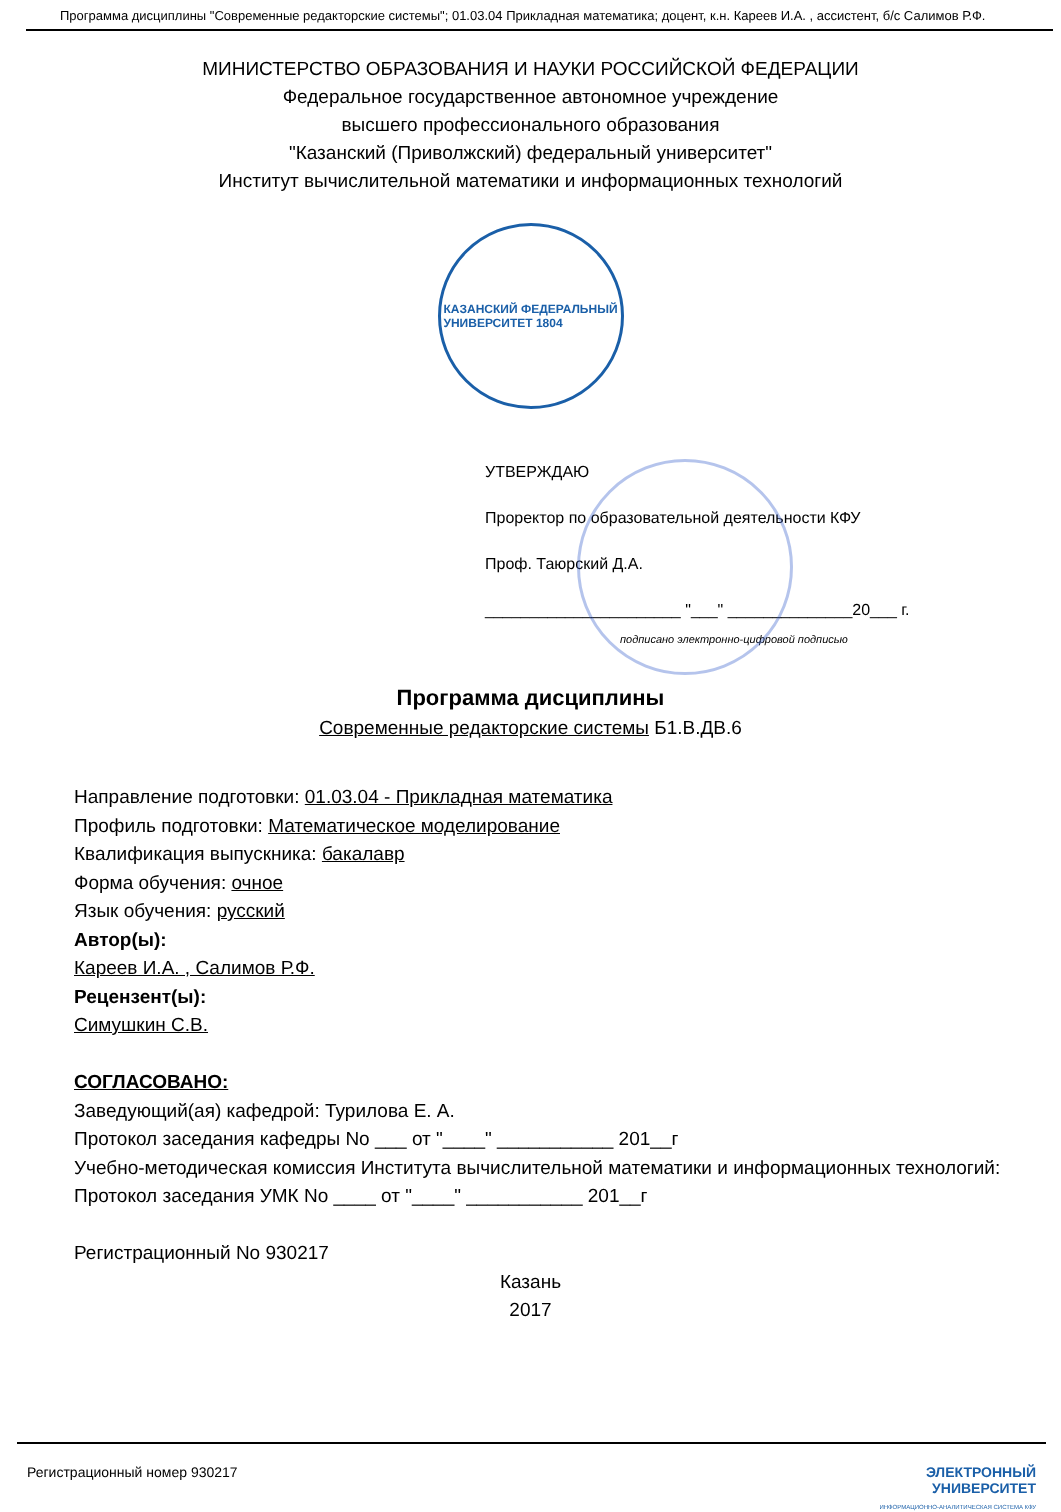Программа дисциплины "Современные редакторские системы"; 01.03.04 Прикладная математика; доцент, к.н. Кареев И.А. , ассистент, б/с Салимов Р.Ф.
МИНИСТЕРСТВО ОБРАЗОВАНИЯ И НАУКИ РОССИЙСКОЙ ФЕДЕРАЦИИ
Федеральное государственное автономное учреждение
высшего профессионального образования
"Казанский (Приволжский) федеральный университет"
Институт вычислительной математики и информационных технологий
КАЗАНСКИЙ ФЕДЕРАЛЬНЫЙ
УНИВЕРСИТЕТ 1804
УТВЕРЖДАЮ
Проректор по образовательной деятельности КФУ
Проф. Таюрский Д.А.
______________________ "___" ______________20___ г.
подписано электронно-цифровой подписью
Программа дисциплины
Современные редакторские системы Б1.В.ДВ.6
Направление подготовки: 01.03.04 - Прикладная математика
Профиль подготовки: Математическое моделирование
Квалификация выпускника: бакалавр
Форма обучения: очное
Язык обучения: русский
Автор(ы):
Кареев И.А. , Салимов Р.Ф.
Рецензент(ы):
Симушкин С.В.
СОГЛАСОВАНО:
Заведующий(ая) кафедрой: Турилова Е. А.
Протокол заседания кафедры No ___ от "____" ___________ 201__г
Учебно-методическая комиссия Института вычислительной математики и информационных технологий:
Протокол заседания УМК No ____ от "____" ___________ 201__г
Регистрационный No 930217
Казань
2017
Регистрационный номер 930217 ЭЛЕКТРОННЫЙ
УНИВЕРСИТЕТ
ИНФОРМАЦИОННО-АНАЛИТИЧЕСКАЯ СИСТЕМА КФУ